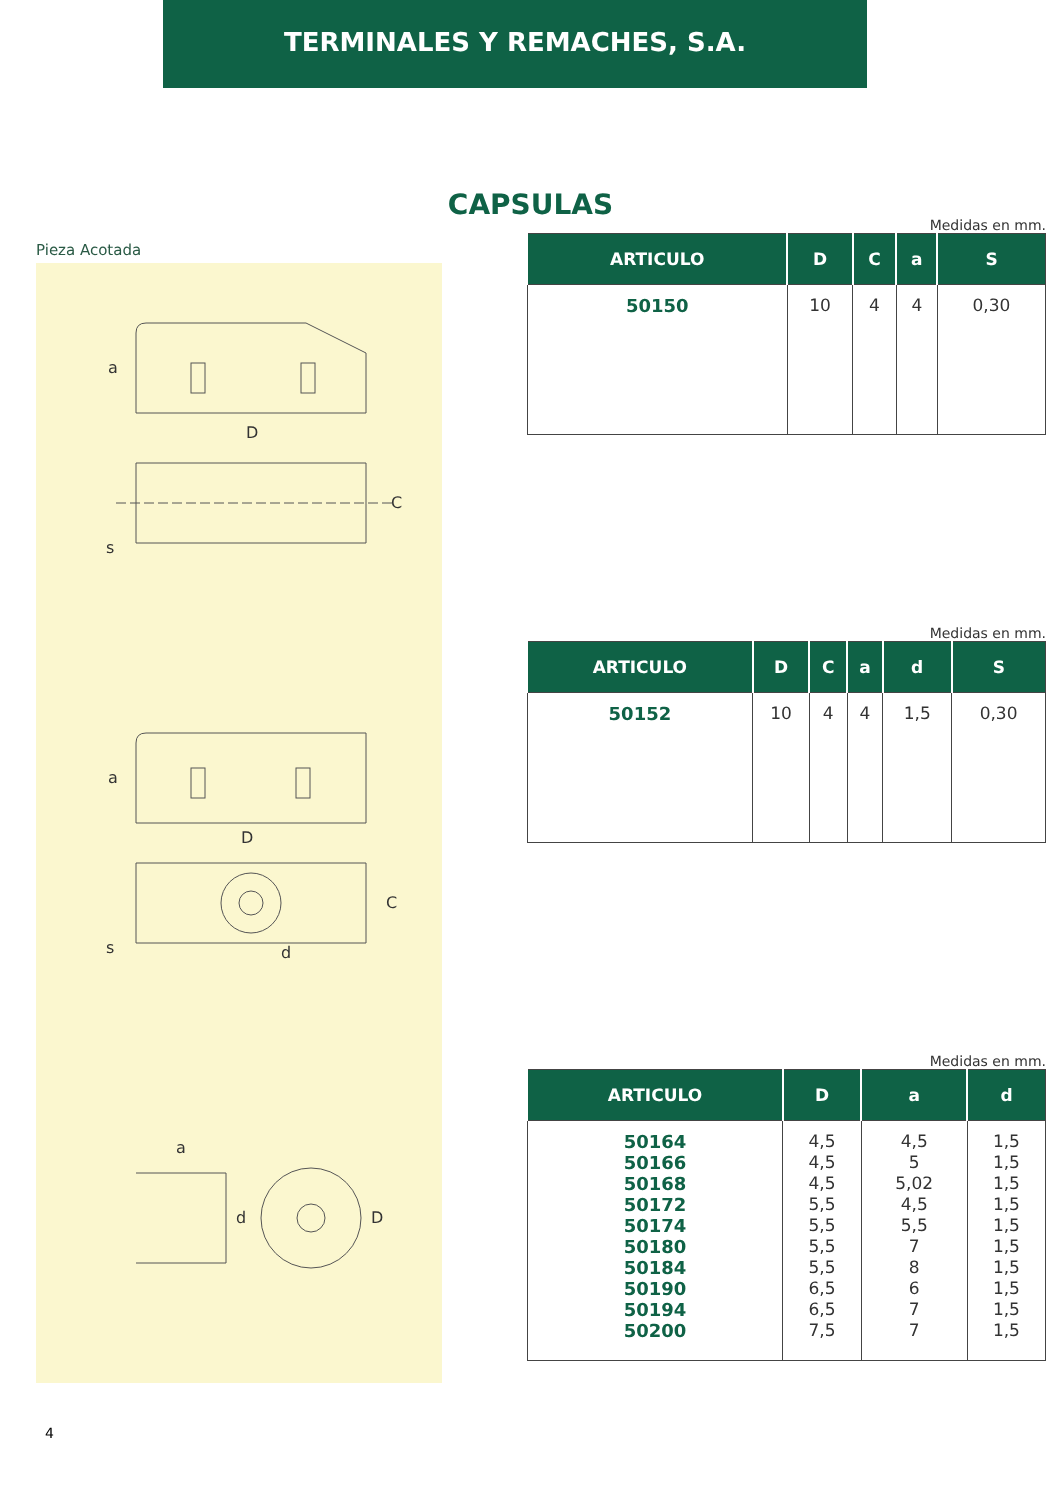TERMINALES Y REMACHES, S.A.
CAPSULAS
Pieza Acotada
a
D
C
s
a
D
C
s
d
a
d
D
Medidas en mm.
| ARTICULO | D | C | a | S |
| --- | --- | --- | --- | --- |
| 50150 | 10 | 4 | 4 | 0,30 |
Medidas en mm.
| ARTICULO | D | C | a | d | S |
| --- | --- | --- | --- | --- | --- |
| 50152 | 10 | 4 | 4 | 1,5 | 0,30 |
Medidas en mm.
| ARTICULO | D | a | d |
| --- | --- | --- | --- |
| 50164 50166 50168 50172 50174 50180 50184 50190 50194 50200 | 4,5 4,5 4,5 5,5 5,5 5,5 5,5 6,5 6,5 7,5 | 4,5 5 5,02 4,5 5,5 7 8 6 7 7 | 1,5 1,5 1,5 1,5 1,5 1,5 1,5 1,5 1,5 1,5 |
4